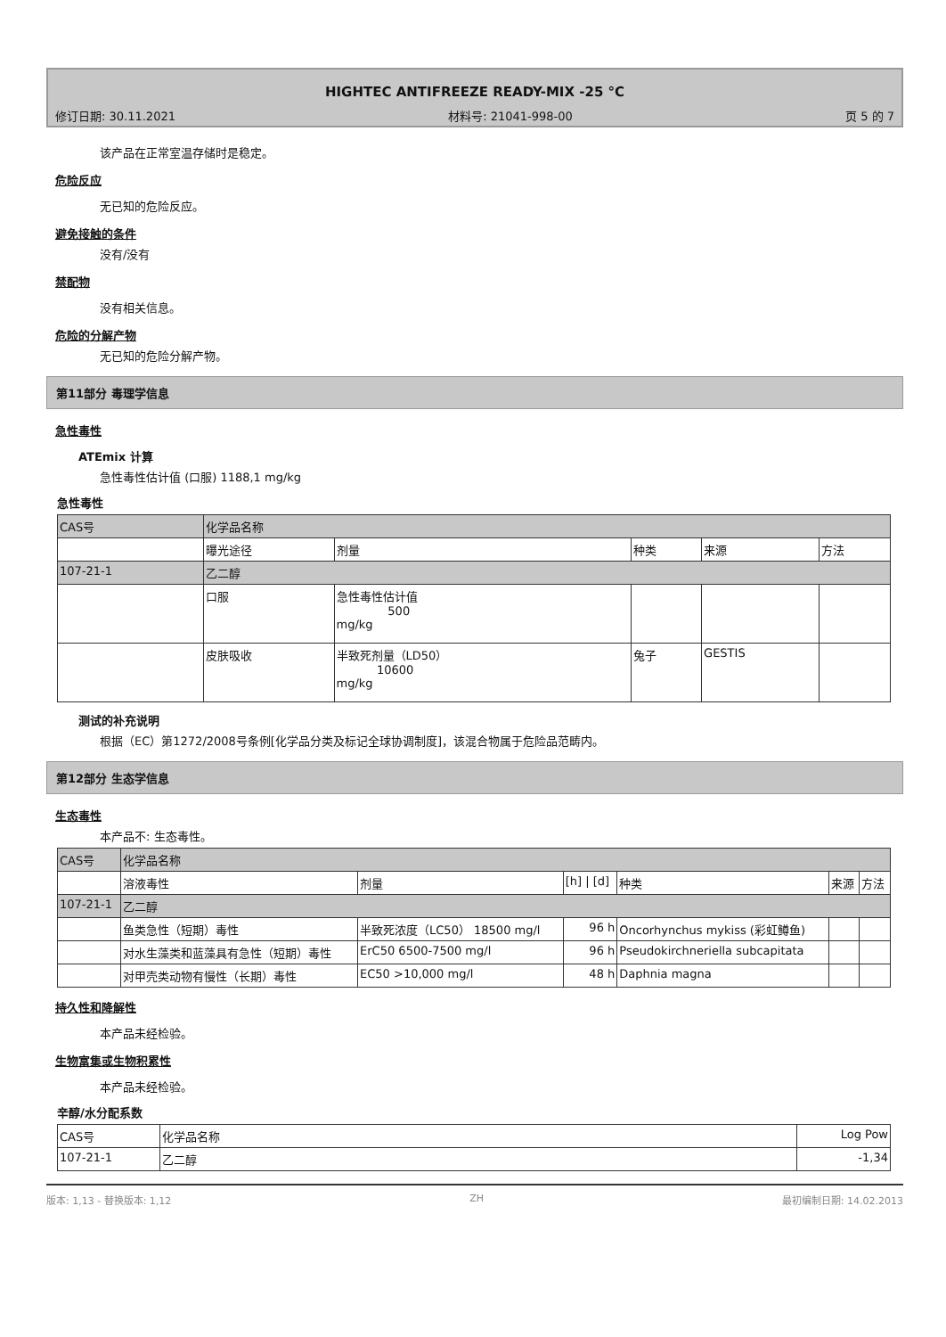HIGHTEC ANTIFREEZE READY-MIX -25 °C
修订日期: 30.11.2021 材料号: 21041-998-00 页 5 的 7
该产品在正常室温存储时是稳定。
危险反应
无已知的危险反应。
避免接触的条件
没有/没有
禁配物
没有相关信息。
危险的分解产物
无已知的危险分解产物。
第11部分 毒理学信息
急性毒性
ATEmix 计算
急性毒性估计值 (口服) 1188,1 mg/kg
急性毒性
| CAS号 | 化学品名称 | | | | |
| --- | --- | --- | --- | --- | --- |
| | 曝光途径 | 剂量 | 种类 | 来源 | 方法 |
| 107-21-1 | 乙二醇 | | | | |
| | 口服 | 急性毒性估计值 500 mg/kg | | | |
| | 皮肤吸收 | 半致死剂量（LD50） 10600 mg/kg | 兔子 | GESTIS | |
测试的补充说明
根据（EC）第1272/2008号条例[化学品分类及标记全球协调制度]，该混合物属于危险品范畴内。
第12部分 生态学信息
生态毒性
本产品不: 生态毒性。
| CAS号 | 化学品名称 | | | | | |
| --- | --- | --- | --- | --- | --- | --- |
| | 溶液毒性 | 剂量 | [h] / [d] | 种类 | 来源 | 方法 |
| 107-21-1 | 乙二醇 | | | | | |
| | 鱼类急性（短期）毒性 | 半致死浓度（LC50） 18500 mg/l | 96 h | Oncorhynchus mykiss (彩虹鳟鱼) | | |
| | 对水生藻类和蓝藻具有急性（短期）毒性 | ErC50 6500-7500 mg/l | 96 h | Pseudokirchneriella subcapitata | | |
| | 对甲壳类动物有慢性（长期）毒性 | EC50 >10,000 mg/l | 48 h | Daphnia magna | | |
持久性和降解性
本产品未经检验。
生物富集或生物积累性
本产品未经检验。
辛醇/水分配系数
| CAS号 | 化学品名称 | Log Pow |
| --- | --- | --- |
| 107-21-1 | 乙二醇 | -1,34 |
版本: 1,13 - 替换版本: 1,12 ZH 最初编制日期: 14.02.2013